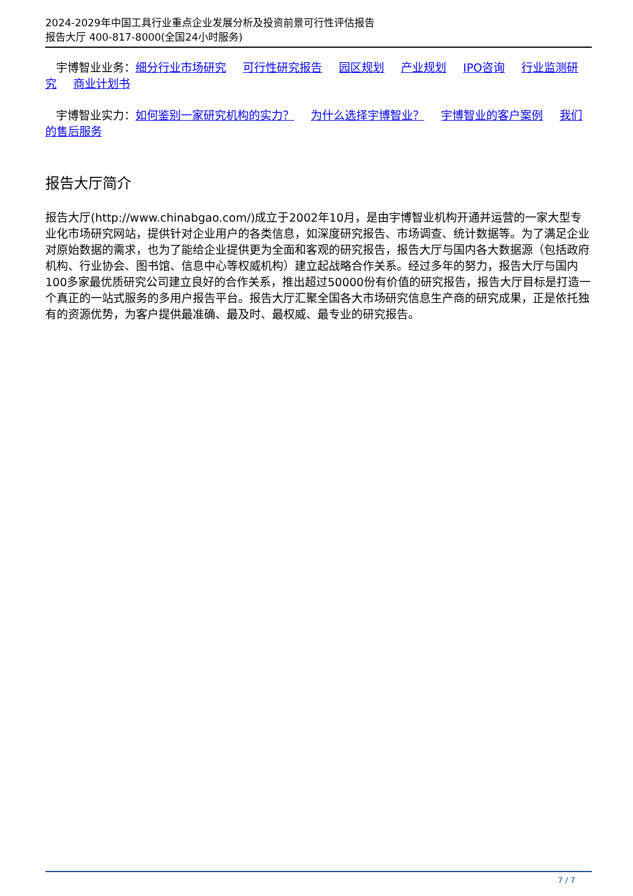2024-2029年中国工具行业重点企业发展分析及投资前景可行性评估报告
报告大厅 400-817-8000(全国24小时服务)
宇博智业业务：细分行业市场研究 可行性研究报告 园区规划 产业规划 IPO咨询 行业监测研究 商业计划书
宇博智业实力：如何鉴别一家研究机构的实力？ 为什么选择宇博智业？ 宇博智业的客户案例 我们的售后服务
报告大厅简介
报告大厅(http://www.chinabgao.com/)成立于2002年10月，是由宇博智业机构开通并运营的一家大型专业化市场研究网站，提供针对企业用户的各类信息，如深度研究报告、市场调查、统计数据等。为了满足企业对原始数据的需求，也为了能给企业提供更为全面和客观的研究报告，报告大厅与国内各大数据源（包括政府机构、行业协会、图书馆、信息中心等权威机构）建立起战略合作关系。经过多年的努力，报告大厅与国内100多家最优质研究公司建立良好的合作关系，推出超过50000份有价值的研究报告，报告大厅目标是打造一个真正的一站式服务的多用户报告平台。报告大厅汇聚全国各大市场研究信息生产商的研究成果，正是依托独有的资源优势，为客户提供最准确、最及时、最权威、最专业的研究报告。
7 / 7